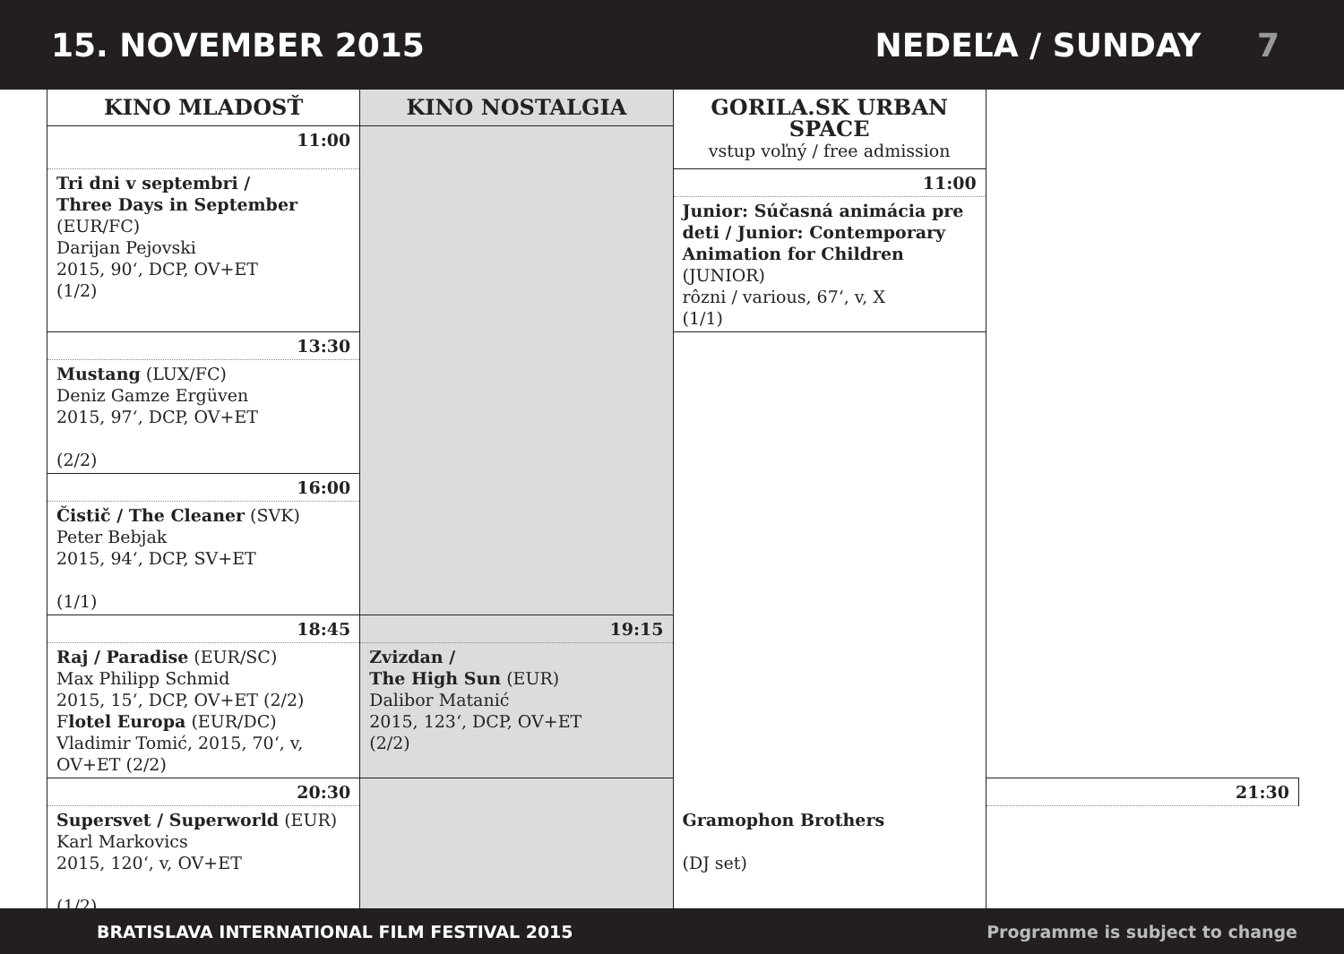15. NOVEMBER 2015 NEDEĽA / SUNDAY 7
| KINO MLADOSŤ | KINO NOSTALGIA | GORILA.SK URBAN SPACE vstup voľný / free admission | |
| --- | --- | --- | --- |
| 11:00 | | | |
| Tri dni v septembri / Three Days in September (EUR/FC) Darijan Pejovski 2015, 90‘, DCP, OV+ET (1/2) | | 11:00 | |
| | | Junior: Súčasná animácia pre deti / Junior: Contemporary Animation for Children (JUNIOR) rôzni / various, 67‘, v, X (1/1) | |
| 13:30 | | | |
| Mustang (LUX/FC) Deniz Gamze Ergüven 2015, 97‘, DCP, OV+ET (2/2) | | | |
| 16:00 | | | |
| Čistič / The Cleaner (SVK) Peter Bebjak 2015, 94‘, DCP, SV+ET (1/1) | | | |
| 18:45 | 19:15 | | |
| Raj / Paradise (EUR/SC) Max Philipp Schmid 2015, 15‘, DCP, OV+ET (2/2) F lotel Europa (EUR/DC) Vladimir Tomić, 2015, 70‘, v, OV+ET (2/2) | Zvizdan / The High Sun (EUR) Dalibor Matanić 2015, 123‘, DCP, OV+ET (2/2) | | |
| 20:30 | | | 21:30 |
| Supersvet / Superworld (EUR) Karl Markovics 2015, 120‘, v, OV+ET (1/2) | | Gramophon Brothers (DJ set) | |
BRATISLAVA INTERNATIONAL FILM FESTIVAL 2015 Programme is subject to change